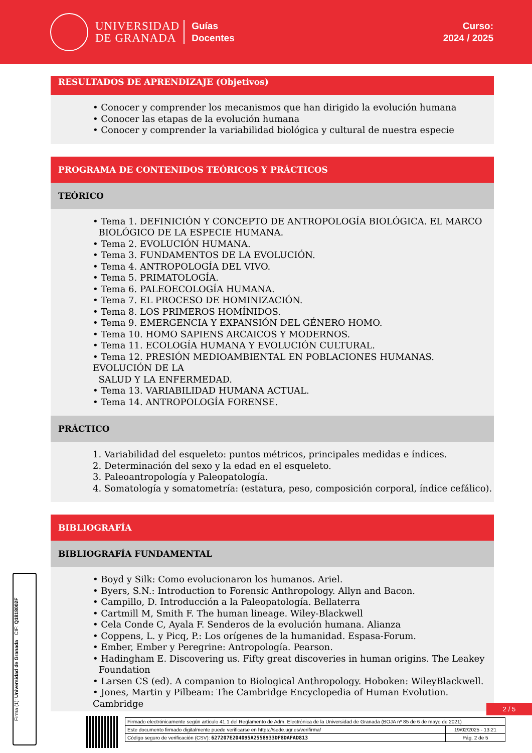UNIVERSIDAD
DE GRANADA
Guías
Docentes
Curso:
2024 / 2025
RESULTADOS DE APRENDIZAJE (Objetivos)
• Conocer y comprender los mecanismos que han dirigido la evolución humana
• Conocer las etapas de la evolución humana
• Conocer y comprender la variabilidad biológica y cultural de nuestra especie
PROGRAMA DE CONTENIDOS TEÓRICOS Y PRÁCTICOS
TEÓRICO
• Tema 1. DEFINICIÓN Y CONCEPTO DE ANTROPOLOGÍA BIOLÓGICA. EL MARCO
BIOLÓGICO DE LA ESPECIE HUMANA.
• Tema 2. EVOLUCIÓN HUMANA.
• Tema 3. FUNDAMENTOS DE LA EVOLUCIÓN.
• Tema 4. ANTROPOLOGÍA DEL VIVO.
• Tema 5. PRIMATOLOGÍA.
• Tema 6. PALEOECOLOGÍA HUMANA.
• Tema 7. EL PROCESO DE HOMINIZACIÓN.
• Tema 8. LOS PRIMEROS HOMÍNIDOS.
• Tema 9. EMERGENCIA Y EXPANSIÓN DEL GÉNERO HOMO.
• Tema 10. HOMO SAPIENS ARCAICOS Y MODERNOS.
• Tema 11. ECOLOGÍA HUMANA Y EVOLUCIÓN CULTURAL.
• Tema 12. PRESIÓN MEDIOAMBIENTAL EN POBLACIONES HUMANAS. EVOLUCIÓN DE LA
SALUD Y LA ENFERMEDAD.
• Tema 13. VARIABILIDAD HUMANA ACTUAL.
• Tema 14. ANTROPOLOGÍA FORENSE.
PRÁCTICO
1. Variabilidad del esqueleto: puntos métricos, principales medidas e índices.
2. Determinación del sexo y la edad en el esqueleto.
3. Paleoantropología y Paleopatología.
4. Somatología y somatometría: (estatura, peso, composición corporal, índice cefálico).
BIBLIOGRAFÍA
BIBLIOGRAFÍA FUNDAMENTAL
• Boyd y Silk: Como evolucionaron los humanos. Ariel.
• Byers, S.N.: Introduction to Forensic Anthropology. Allyn and Bacon.
• Campillo, D. Introducción a la Paleopatología. Bellaterra
• Cartmill M, Smith F. The human lineage. Wiley-Blackwell
• Cela Conde C, Ayala F. Senderos de la evolución humana. Alianza
• Coppens, L. y Picq, P.: Los orígenes de la humanidad. Espasa-Forum.
• Ember, Ember y Peregrine: Antropología. Pearson.
• Hadingham E. Discovering us. Fifty great discoveries in human origins. The Leakey
Foundation
• Larsen CS (ed). A companion to Biological Anthropology. Hoboken: WileyBlackwell.
• Jones, Martin y Pilbeam: The Cambridge Encyclopedia of Human Evolution. Cambridge
Firma (1): Universidad de Granada CIF: Q1818002F
2 / 5
Firmado electrónicamente según artículo 41.1 del Reglamento de Adm. Electrónica de la Universidad de Granada (BOJA nº 85 de 6 de mayo de 2021)
Este documento firmado digitalmente puede verificarse en https://sede.ugr.es/verifirma/
19/02/2025 - 13:21
Código seguro de verificación (CSV): 627207E204095A2558933DF8DAFAD813
Pág. 2 de 5